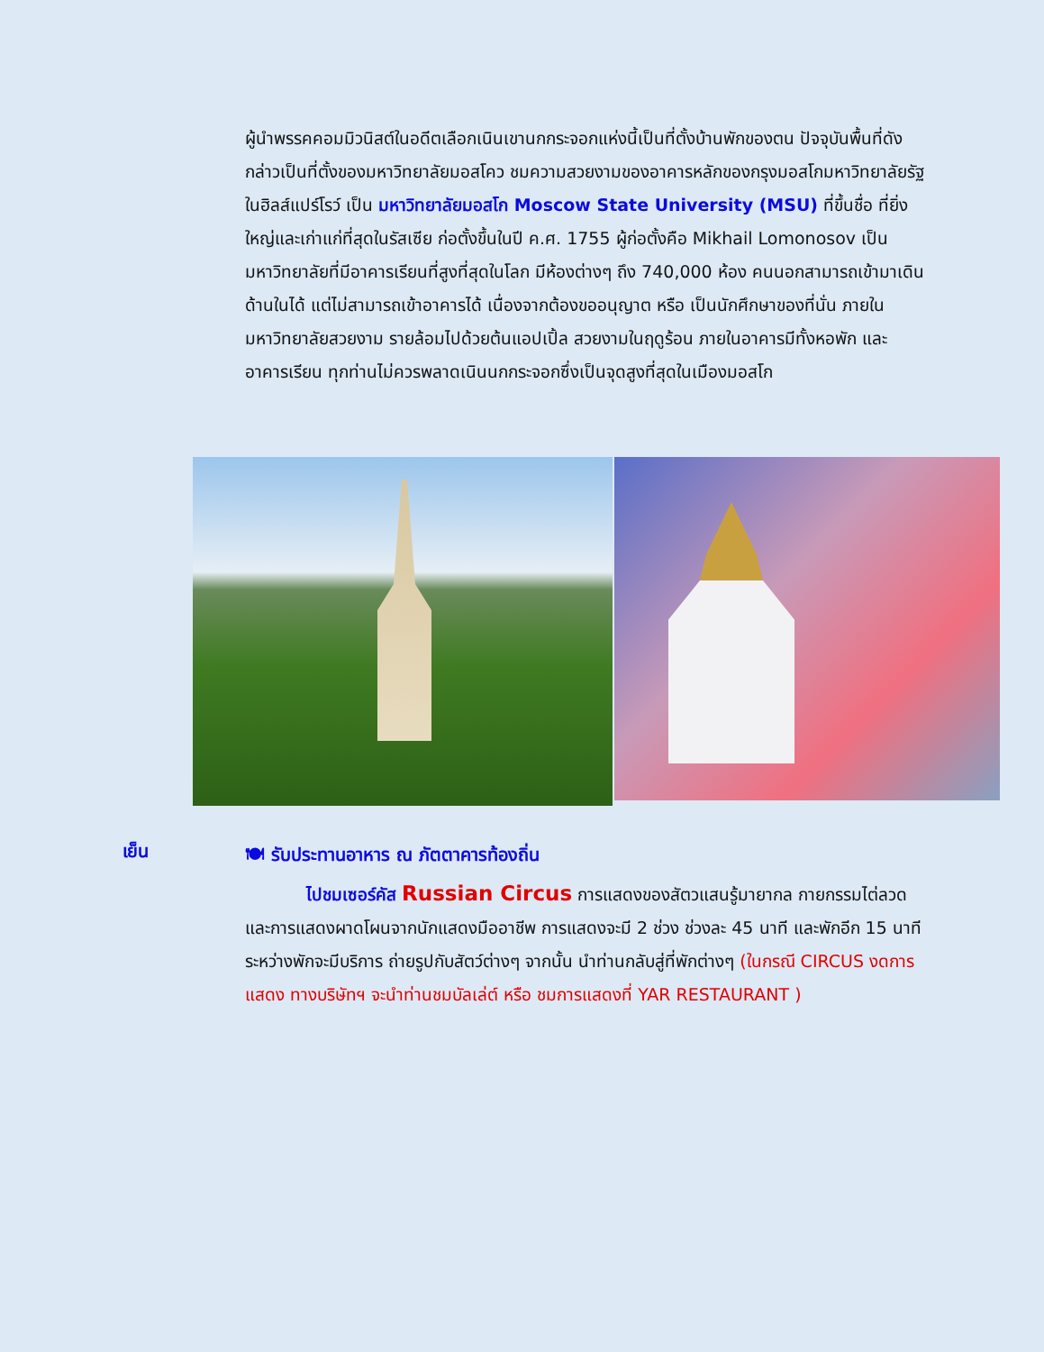ผู้นำพรรคคอมมิวนิสต์ในอดีตเลือกเนินเขานกกระจอกแห่งนี้เป็นที่ตั้งบ้านพักของตน ปัจจุบันพื้นที่ดังกล่าวเป็นที่ตั้งของมหาวิทยาลัยมอสโคว ชมความสวยงามของอาคารหลักของกรุงมอสโกมหาวิทยาลัยรัฐ ในฮิลส์แปร์โรว์ เป็น มหาวิทยาลัยมอสโก Moscow State University (MSU) ที่ขึ้นชื่อ ที่ยิ่งใหญ่และเก่าแก่ที่สุดในรัสเซีย ก่อตั้งขึ้นในปี ค.ศ. 1755 ผู้ก่อตั้งคือ Mikhail Lomonosov เป็นมหาวิทยาลัยที่มีอาคารเรียนที่สูงที่สุดในโลก มีห้องต่างๆ ถึง 740,000 ห้อง คนนอกสามารถเข้ามาเดินด้านในได้ แต่ไม่สามารถเข้าอาคารได้ เนื่องจากต้องขออนุญาต หรือ เป็นนักศึกษาของที่นั่น ภายในมหาวิทยาลัยสวยงาม รายล้อมไปด้วยต้นแอปเปิ้ล สวยงามในฤดูร้อน ภายในอาคารมีทั้งหอพัก และอาคารเรียน ทุกท่านไม่ควรพลาดเนินนกกระจอกซึ่งเป็นจุดสูงที่สุดในเมืองมอสโก
เย็น
🍽 รับประทานอาหาร ณ ภัตตาคารท้องถิ่น
ไปชมเซอร์คัส Russian Circus การแสดงของสัตวแสนรู้มายากล กายกรรมไต่ลวด และการแสดงผาดโผนจากนักแสดงมืออาชีพ การแสดงจะมี 2 ช่วง ช่วงละ 45 นาที และพักอีก 15 นาที ระหว่างพักจะมีบริการ ถ่ายรูปกับสัตว์ต่างๆ จากนั้น นำท่านกลับสู่ที่พักต่างๆ (ในกรณี CIRCUS งดการแสดง ทางบริษัทฯ จะนำท่านชมบัลเล่ต์ หรือ ชมการแสดงที่ YAR RESTAURANT )